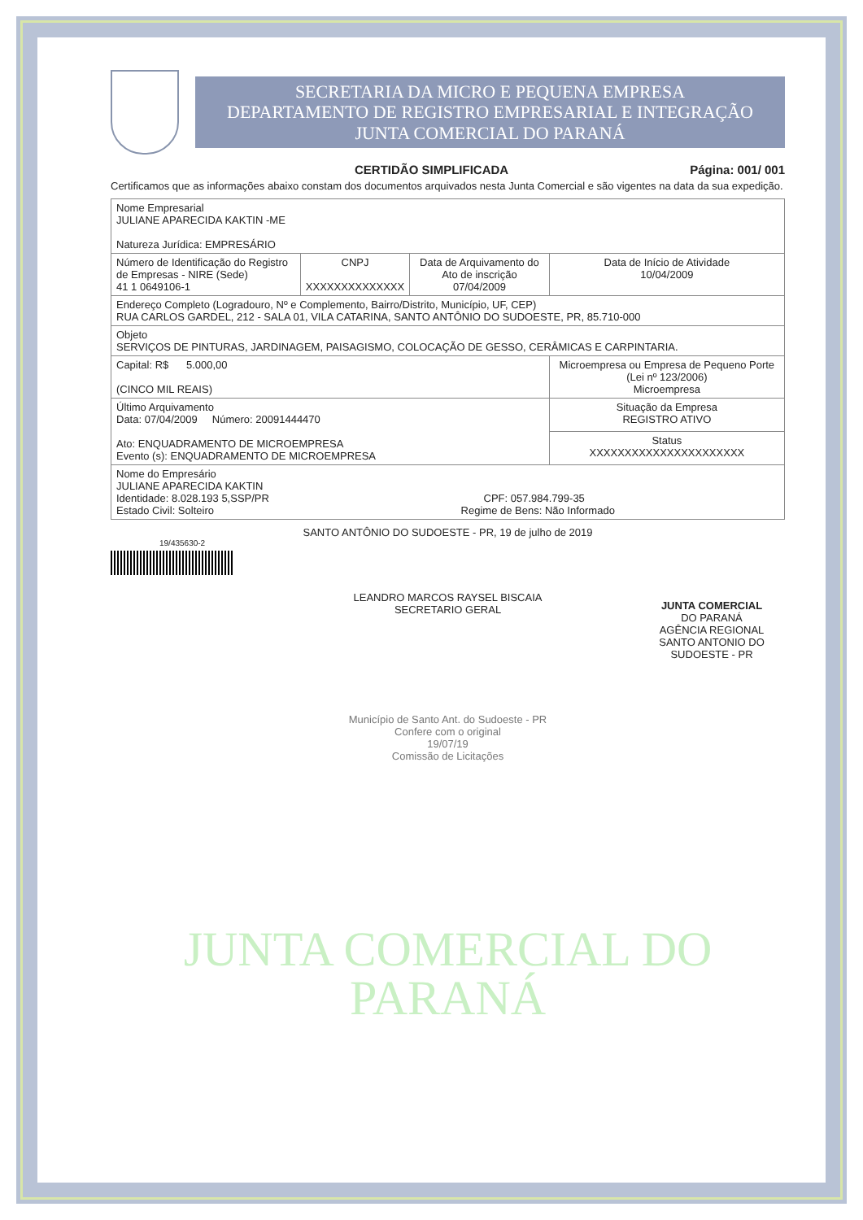SECRETARIA DA MICRO E PEQUENA EMPRESA
DEPARTAMENTO DE REGISTRO EMPRESARIAL E INTEGRAÇÃO
JUNTA COMERCIAL DO PARANÁ
CERTIDÃO SIMPLIFICADA Página: 001/ 001
Certificamos que as informações abaixo constam dos documentos arquivados nesta Junta Comercial e são vigentes na data da sua expedição.
| Nome Empresarial JULIANE APARECIDA KAKTIN -ME Natureza Jurídica: EMPRESÁRIO | | | |
| Número de Identificação do Registro de Empresas - NIRE (Sede) 41 1 0649106-1 | CNPJ XXXXXXXXXXXXXX | Data de Arquivamento do Ato de inscrição 07/04/2009 | Data de Início de Atividade 10/04/2009 |
| Endereço Completo (Logradouro, Nº e Complemento, Bairro/Distrito, Município, UF, CEP) RUA CARLOS GARDEL, 212 - SALA 01, VILA CATARINA, SANTO ANTÔNIO DO SUDOESTE, PR, 85.710-000 | | | |
| Objeto SERVIÇOS DE PINTURAS, JARDINAGEM, PAISAGISMO, COLOCAÇÃO DE GESSO, CERÂMICAS E CARPINTARIA. | | | |
| Capital: R$ 5.000,00 (CINCO MIL REAIS) | | | Microempresa ou Empresa de Pequeno Porte (Lei nº 123/2006) Microempresa |
| Último Arquivamento Data: 07/04/2009 Número: 20091444470 Ato: ENQUADRAMENTO DE MICROEMPRESA Evento (s): ENQUADRAMENTO DE MICROEMPRESA | | | Situação da Empresa REGISTRO ATIVO |
| | | | Status XXXXXXXXXXXXXXXXXXXXXX |
| Nome do Empresário JULIANE APARECIDA KAKTIN Identidade: 8.028.193 5,SSP/PR CPF: 057.984.799-35 Estado Civil: Solteiro Regime de Bens: Não Informado | | | |
SANTO ANTÔNIO DO SUDOESTE - PR, 19 de julho de 2019
19/435630-2
LEANDRO MARCOS RAYSEL BISCAIA
SECRETARIO GERAL
JUNTA COMERCIAL
DO PARANÁ
AGÊNCIA REGIONAL
SANTO ANTONIO DO SUDOESTE - PR
Município de Santo Ant. do Sudoeste - PR
Confere com o original
19/07/19
Comissão de Licitações
JUNTA COMERCIAL DO
PARANÁ